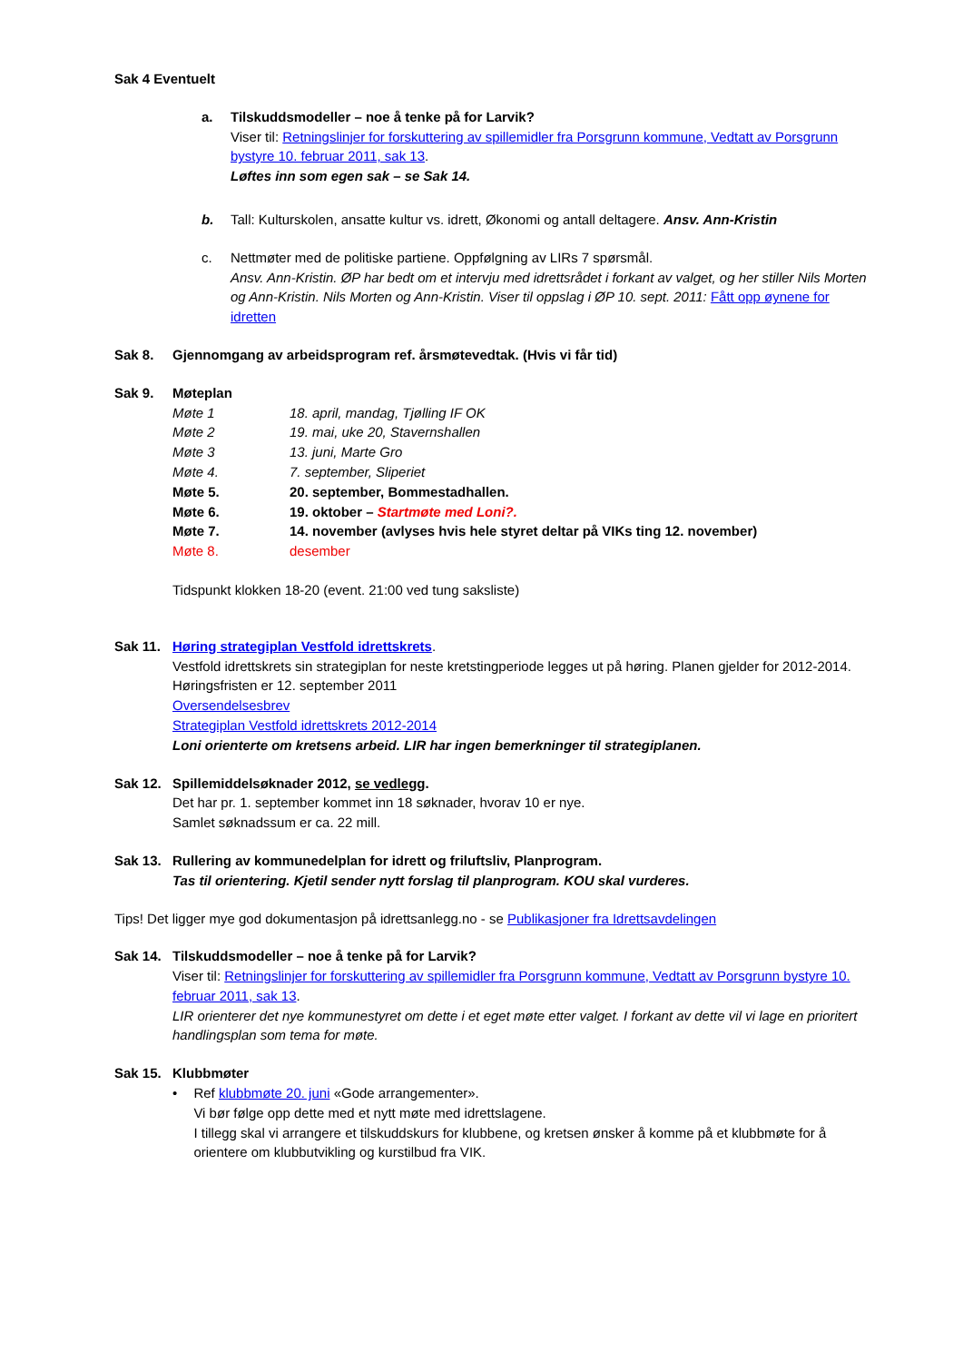Sak 4 Eventuelt
a. Tilskuddsmodeller – noe å tenke på for Larvik?
Viser til: Retningslinjer for forskuttering av spillemidler fra Porsgrunn kommune, Vedtatt av Porsgrunn bystyre 10. februar 2011, sak 13.
Løftes inn som egen sak – se Sak 14.
b. Tall: Kulturskolen, ansatte kultur vs. idrett, Økonomi og antall deltagere. Ansv. Ann-Kristin
c. Nettmøter med de politiske partiene. Oppfølgning av LIRs 7 spørsmål.
Ansv. Ann-Kristin. ØP har bedt om et intervju med idrettsrådet i forkant av valget, og her stiller Nils Morten og Ann-Kristin. Nils Morten og Ann-Kristin. Viser til oppslag i ØP 10. sept. 2011: Fått opp øynene for idretten
Sak 8. Gjennomgang av arbeidsprogram ref. årsmøtevedtak. (Hvis vi får tid)
Sak 9. Møteplan
Møte 1 18. april, mandag, Tjølling IF OK
Møte 2 19. mai, uke 20, Stavernshallen
Møte 3 13. juni, Marte Gro
Møte 4. 7. september, Sliperiet
Møte 5. 20. september, Bommestadhallen.
Møte 6. 19. oktober – Startmøte med Loni?.
Møte 7. 14. november (avlyses hvis hele styret deltar på VIKs ting 12. november)
Møte 8. desember
Tidspunkt klokken 18-20 (event. 21:00 ved tung saksliste)
Sak 11. Høring strategiplan Vestfold idrettskrets.
Vestfold idrettskrets sin strategiplan for neste kretstingperiode legges ut på høring. Planen gjelder for 2012-2014. Høringsfristen er 12. september 2011
Oversendelsesbrev
Strategiplan Vestfold idrettskrets 2012-2014
Loni orienterte om kretsens arbeid. LIR har ingen bemerkninger til strategiplanen.
Sak 12. Spillemiddelsøknader 2012, se vedlegg.
Det har pr. 1. september kommet inn 18 søknader, hvorav 10 er nye.
Samlet søknadssum er ca. 22 mill.
Sak 13. Rullering av kommunedelplan for idrett og friluftsliv, Planprogram.
Tas til orientering. Kjetil sender nytt forslag til planprogram. KOU skal vurderes.
Tips! Det ligger mye god dokumentasjon på idrettsanlegg.no - se Publikasjoner fra Idrettsavdelingen
Sak 14. Tilskuddsmodeller – noe å tenke på for Larvik?
Viser til: Retningslinjer for forskuttering av spillemidler fra Porsgrunn kommune, Vedtatt av Porsgrunn bystyre 10. februar 2011, sak 13.
LIR orienterer det nye kommunestyret om dette i et eget møte etter valget. I forkant av dette vil vi lage en prioritert handlingsplan som tema for møte.
Sak 15. Klubbmøter
• Ref klubbmøte 20. juni «Gode arrangementer».
Vi bør følge opp dette med et nytt møte med idrettslagene.
I tillegg skal vi arrangere et tilskuddskurs for klubbene, og kretsen ønsker å komme på et klubbmøte for å orientere om klubbutvikling og kurstilbud fra VIK.